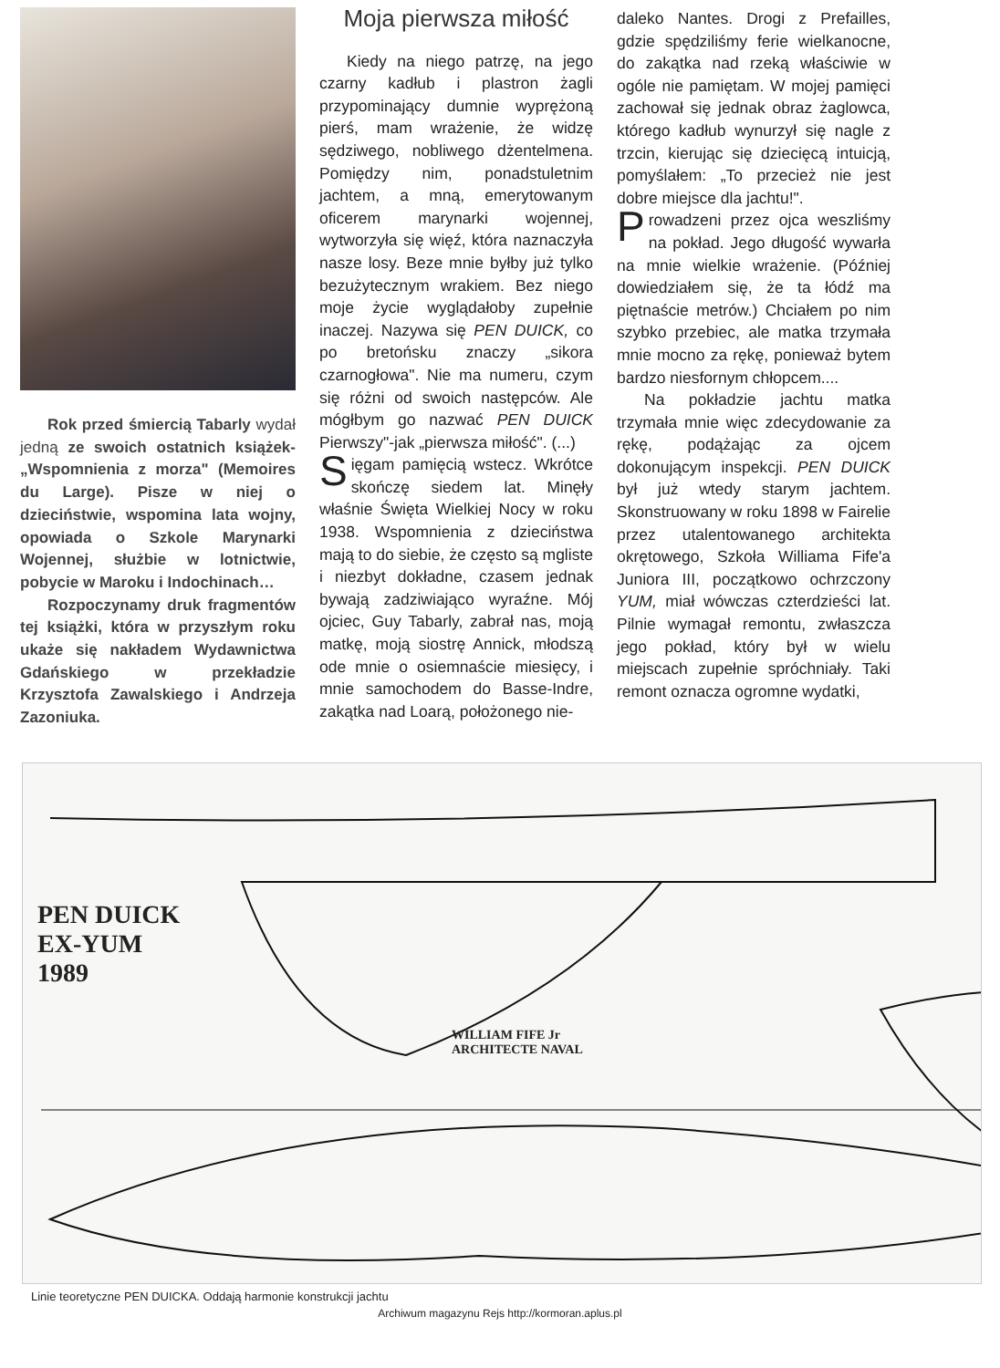Rok przed śmiercią Tabarly wydał jedną ze swoich ostatnich książek-„Wspomnienia z morza" (Memoires du Large). Pisze w niej o dzieciństwie, wspomina lata wojny, opowiada o Szkole Marynarki Wojennej, służbie w lotnictwie, pobycie w Maroku i Indochinach…
Rozpoczynamy druk fragmentów tej książki, która w przyszłym roku ukaże się nakładem Wydawnictwa Gdańskiego w przekładzie Krzysztofa Zawalskiego i Andrzeja Zazoniuka.
Moja pierwsza miłość
Kiedy na niego patrzę, na jego czarny kadłub i plastron żagli przypominający dumnie wyprężoną pierś, mam wrażenie, że widzę sędziwego, nobliwego dżentelmena. Pomiędzy nim, ponadstuletnim jachtem, a mną, emerytowanym oficerem marynarki wojennej, wytworzyła się więź, która naznaczyła nasze losy. Beze mnie byłby już tylko bezużytecznym wrakiem. Bez niego moje życie wyglądałoby zupełnie inaczej. Nazywa się PEN DUICK, co po bretońsku znaczy „sikora czarnogłowa". Nie ma numeru, czym się różni od swoich następców. Ale mógłbym go nazwać PEN DUICK Pierwszy"-jak „pierwsza miłość". (...)
Sięgam pamięcią wstecz. Wkrótce skończę siedem lat. Minęły właśnie Święta Wielkiej Nocy w roku 1938. Wspomnienia z dzieciństwa mają to do siebie, że często są mgliste i niezbyt dokładne, czasem jednak bywają zadziwiająco wyraźne. Mój ojciec, Guy Tabarly, zabrał nas, moją matkę, moją siostrę Annick, młodszą ode mnie o osiemnaście miesięcy, i mnie samochodem do Basse-Indre, zakątka nad Loarą, położonego nie-
daleko Nantes. Drogi z Prefailles, gdzie spędziliśmy ferie wielkanocne, do zakątka nad rzeką właściwie w ogóle nie pamiętam. W mojej pamięci zachował się jednak obraz żaglowca, którego kadłub wynurzył się nagle z trzcin, kierując się dziecięcą intuicją, pomyślałem: „To przecież nie jest dobre miejsce dla jachtu!".
Prowadzeni przez ojca weszliśmy na pokład. Jego długość wywarła na mnie wielkie wrażenie. (Później dowiedziałem się, że ta łódź ma piętnaście metrów.) Chciałem po nim szybko przebiec, ale matka trzymała mnie mocno za rękę, ponieważ bytem bardzo niesfornym chłopcem....
Na pokładzie jachtu matka trzymała mnie więc zdecydowanie za rękę, podążając za ojcem dokonującym inspekcji. PEN DUICK był już wtedy starym jachtem. Skonstruowany w roku 1898 w Fairelie przez utalentowanego architekta okrętowego, Szkoła Williama Fife'a Juniora III, początkowo ochrzczony YUM, miał wówczas czterdzieści lat. Pilnie wymagał remontu, zwłaszcza jego pokład, który był w wielu miejscach zupełnie spróchniały. Taki remont oznacza ogromne wydatki,
PEN DUICK
EX-YUM
1989
WILLIAM FIFE Jr
ARCHITECTE NAVAL
Linie teoretyczne PEN DUICKA. Oddają harmonie konstrukcji jachtu
Archiwum magazynu Rejs http://kormoran.aplus.pl